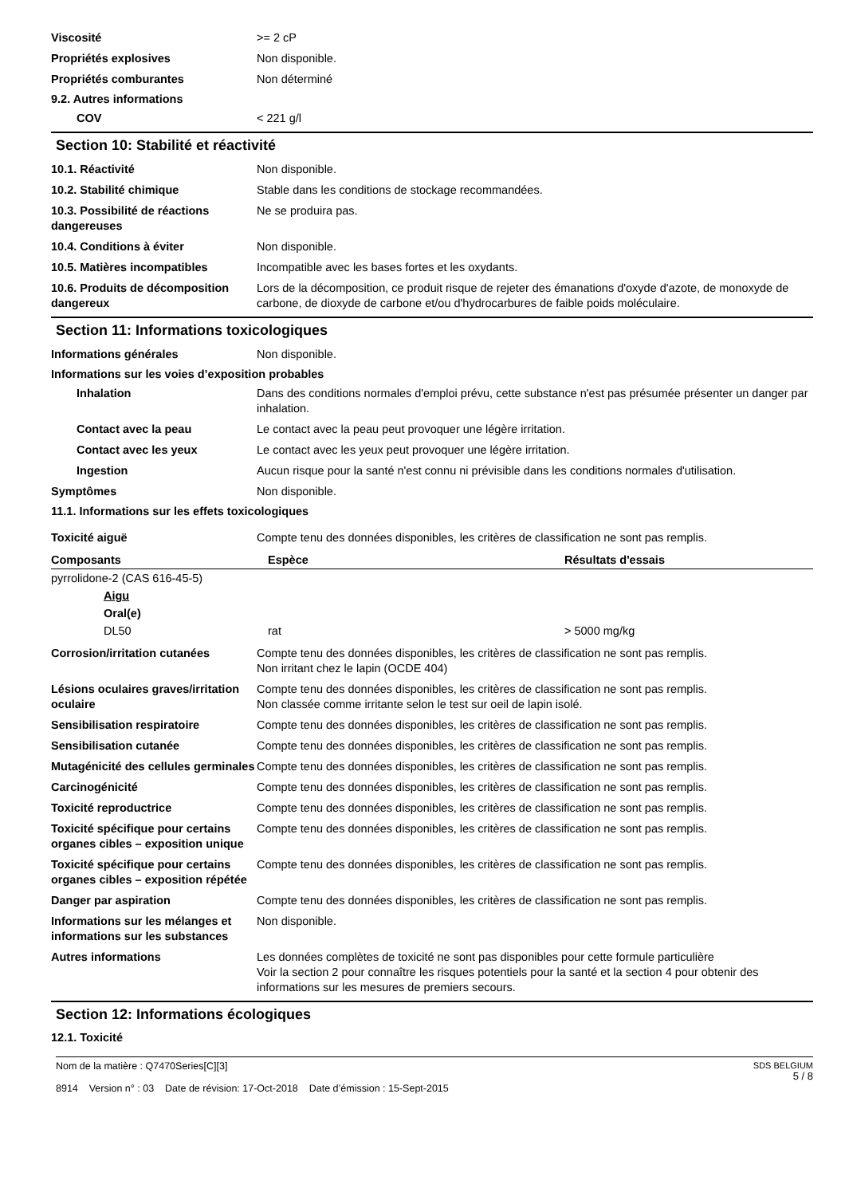Viscosité >= 2 cP
Propriétés explosives Non disponible.
Propriétés comburantes Non déterminé
9.2. Autres informations
COV < 221 g/l
Section 10: Stabilité et réactivité
10.1. Réactivité Non disponible.
10.2. Stabilité chimique Stable dans les conditions de stockage recommandées.
10.3. Possibilité de réactions dangereuses
Ne se produira pas.
10.4. Conditions à éviter Non disponible.
10.5. Matières incompatibles Incompatible avec les bases fortes et les oxydants.
10.6. Produits de décomposition dangereux
Lors de la décomposition, ce produit risque de rejeter des émanations d'oxyde d'azote, de monoxyde de carbone, de dioxyde de carbone et/ou d'hydrocarbures de faible poids moléculaire.
Section 11: Informations toxicologiques
Informations générales Non disponible.
Informations sur les voies d’exposition probables
Inhalation Dans des conditions normales d'emploi prévu, cette substance n'est pas présumée présenter un danger par inhalation.
Contact avec la peau Le contact avec la peau peut provoquer une légère irritation.
Contact avec les yeux Le contact avec les yeux peut provoquer une légère irritation.
Ingestion Aucun risque pour la santé n'est connu ni prévisible dans les conditions normales d'utilisation.
Symptômes Non disponible.
11.1. Informations sur les effets toxicologiques
Toxicité aiguë Compte tenu des données disponibles, les critères de classification ne sont pas remplis.
| Composants | Espèce | Résultats d'essais |
| --- | --- | --- |
| pyrrolidone-2 (CAS 616-45-5) | | |
| Aigu | | |
| Oral(e) | | |
| DL50 | rat | > 5000 mg/kg |
Corrosion/irritation cutanées Compte tenu des données disponibles, les critères de classification ne sont pas remplis.
Non irritant chez le lapin (OCDE 404)
Lésions oculaires graves/irritation oculaire
Compte tenu des données disponibles, les critères de classification ne sont pas remplis.
Non classée comme irritante selon le test sur oeil de lapin isolé.
Sensibilisation respiratoire Compte tenu des données disponibles, les critères de classification ne sont pas remplis.
Sensibilisation cutanée Compte tenu des données disponibles, les critères de classification ne sont pas remplis.
Mutagénicité des cellules germinales
Compte tenu des données disponibles, les critères de classification ne sont pas remplis.
Carcinogénicité Compte tenu des données disponibles, les critères de classification ne sont pas remplis.
Toxicité reproductrice Compte tenu des données disponibles, les critères de classification ne sont pas remplis.
Toxicité spécifique pour certains organes cibles – exposition unique
Compte tenu des données disponibles, les critères de classification ne sont pas remplis.
Toxicité spécifique pour certains organes cibles – exposition répétée
Compte tenu des données disponibles, les critères de classification ne sont pas remplis.
Danger par aspiration Compte tenu des données disponibles, les critères de classification ne sont pas remplis.
Informations sur les mélanges et informations sur les substances
Non disponible.
Autres informations Les données complètes de toxicité ne sont pas disponibles pour cette formule particulière
Voir la section 2 pour connaître les risques potentiels pour la santé et la section 4 pour obtenir des informations sur les mesures de premiers secours.
Section 12: Informations écologiques
12.1. Toxicité
Nom de la matière : Q7470Series[C][3]
8914 Version n° : 03 Date de révision: 17-Oct-2018 Date d’émission : 15-Sept-2015
SDS BELGIUM
5 / 8